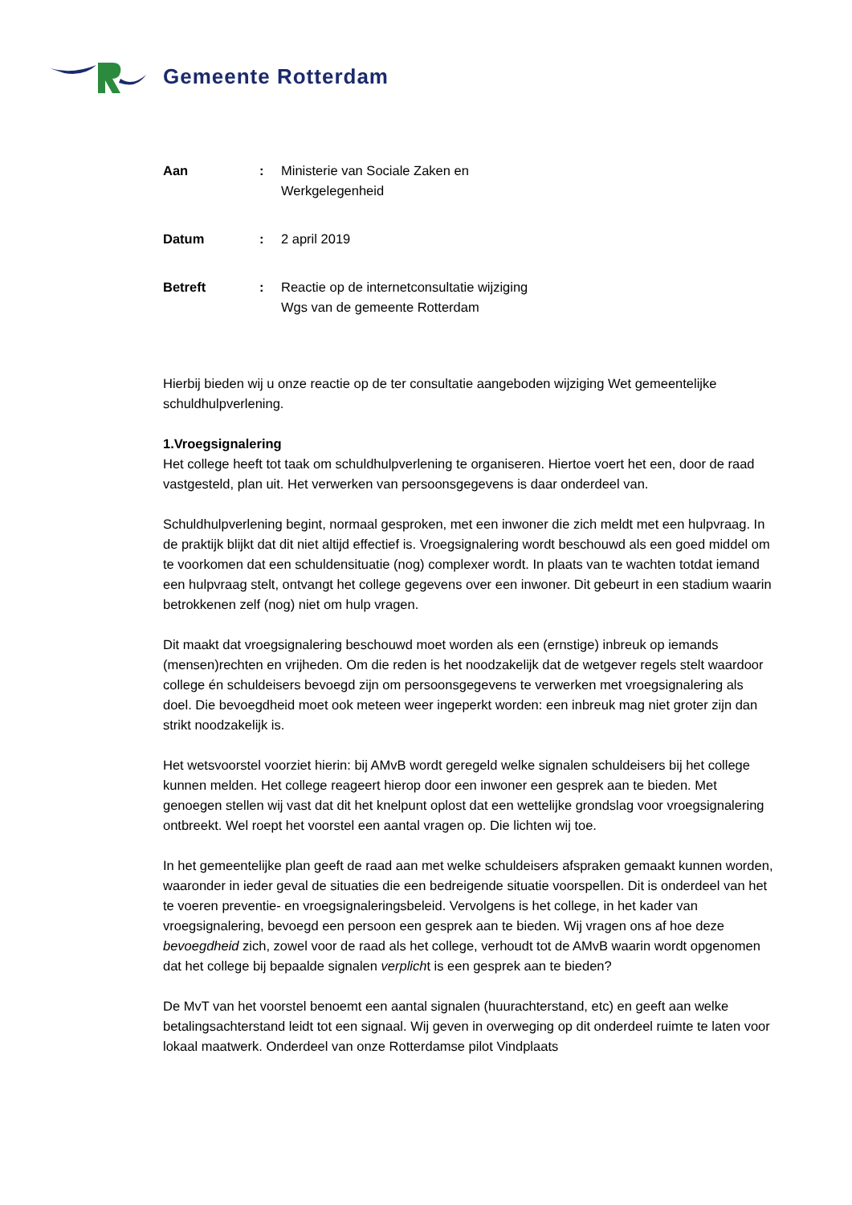Gemeente Rotterdam
| Aan | : | Ministerie van Sociale Zaken en Werkgelegenheid |
| Datum | : | 2 april 2019 |
| Betreft | : | Reactie op de internetconsultatie wijziging Wgs van de gemeente Rotterdam |
Hierbij bieden wij u onze reactie op de ter consultatie aangeboden wijziging Wet gemeentelijke schuldhulpverlening.
1.Vroegsignalering
Het college heeft tot taak om schuldhulpverlening te organiseren. Hiertoe voert het een, door de raad vastgesteld, plan uit. Het verwerken van persoonsgegevens is daar onderdeel van.
Schuldhulpverlening begint, normaal gesproken, met een inwoner die zich meldt met een hulpvraag. In de praktijk blijkt dat dit niet altijd effectief is. Vroegsignalering wordt beschouwd als een goed middel om te voorkomen dat een schuldensituatie (nog) complexer wordt. In plaats van te wachten totdat iemand een hulpvraag stelt, ontvangt het college gegevens over een inwoner. Dit gebeurt in een stadium waarin betrokkenen zelf (nog) niet om hulp vragen.
Dit maakt dat vroegsignalering beschouwd moet worden als een (ernstige) inbreuk op iemands (mensen)rechten en vrijheden. Om die reden is het noodzakelijk dat de wetgever regels stelt waardoor college én schuldeisers bevoegd zijn om persoonsgegevens te verwerken met vroegsignalering als doel. Die bevoegdheid moet ook meteen weer ingeperkt worden: een inbreuk mag niet groter zijn dan strikt noodzakelijk is.
Het wetsvoorstel voorziet hierin: bij AMvB wordt geregeld welke signalen schuldeisers bij het college kunnen melden. Het college reageert hierop door een inwoner een gesprek aan te bieden. Met genoegen stellen wij vast dat dit het knelpunt oplost dat een wettelijke grondslag voor vroegsignalering ontbreekt. Wel roept het voorstel een aantal vragen op. Die lichten wij toe.
In het gemeentelijke plan geeft de raad aan met welke schuldeisers afspraken gemaakt kunnen worden, waaronder in ieder geval de situaties die een bedreigende situatie voorspellen. Dit is onderdeel van het te voeren preventie- en vroegsignaleringsbeleid. Vervolgens is het college, in het kader van vroegsignalering, bevoegd een persoon een gesprek aan te bieden. Wij vragen ons af hoe deze bevoegdheid zich, zowel voor de raad als het college, verhoudt tot de AMvB waarin wordt opgenomen dat het college bij bepaalde signalen verplicht is een gesprek aan te bieden?
De MvT van het voorstel benoemt een aantal signalen (huurachterstand, etc) en geeft aan welke betalingsachterstand leidt tot een signaal. Wij geven in overweging op dit onderdeel ruimte te laten voor lokaal maatwerk. Onderdeel van onze Rotterdamse pilot Vindplaats